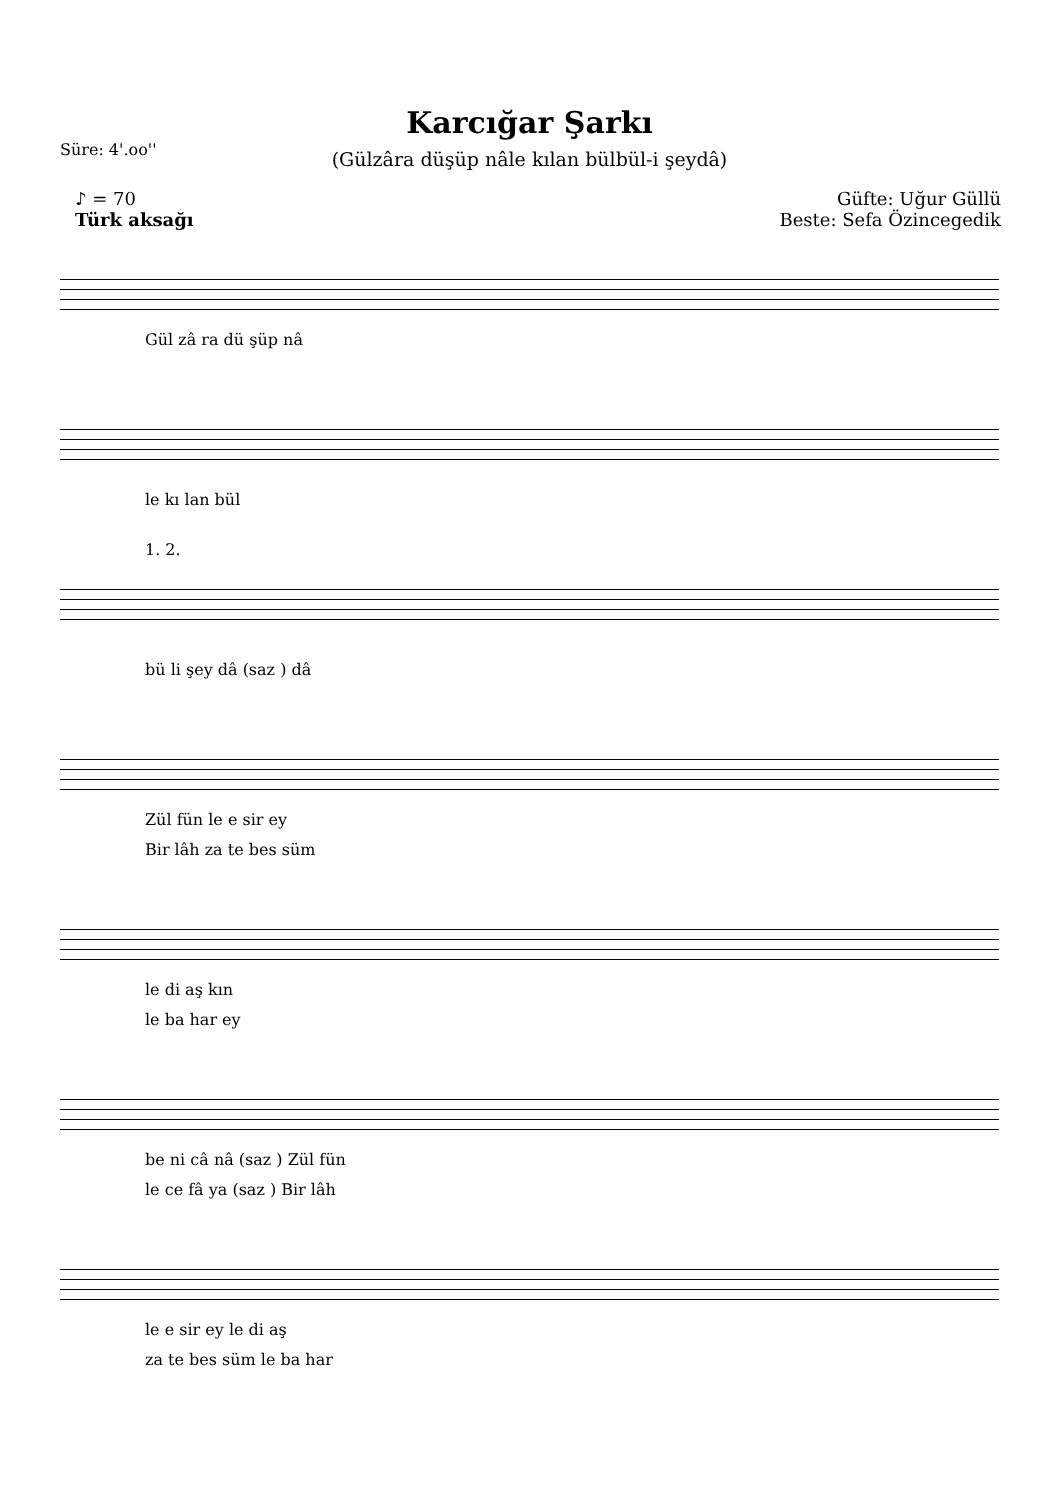Karcığar Şarkı
(Gülzâra düşüp nâle kılan bülbül-i şeydâ)
Süre: 4'.oo''
♪ = 70
Türk aksağı
Güfte: Uğur Güllü
Beste: Sefa Özincegedik
Gül zâ ra dü şüp nâ
le kı lan bül
1. 2.
bü li şey dâ (saz ) dâ
Zül fün le e sir ey
Bir lâh za te bes süm
le di aş kın
le ba har ey
be ni câ nâ (saz ) Zül fün
le ce fâ ya (saz ) Bir lâh
le e sir ey le di aş
za te bes süm le ba har